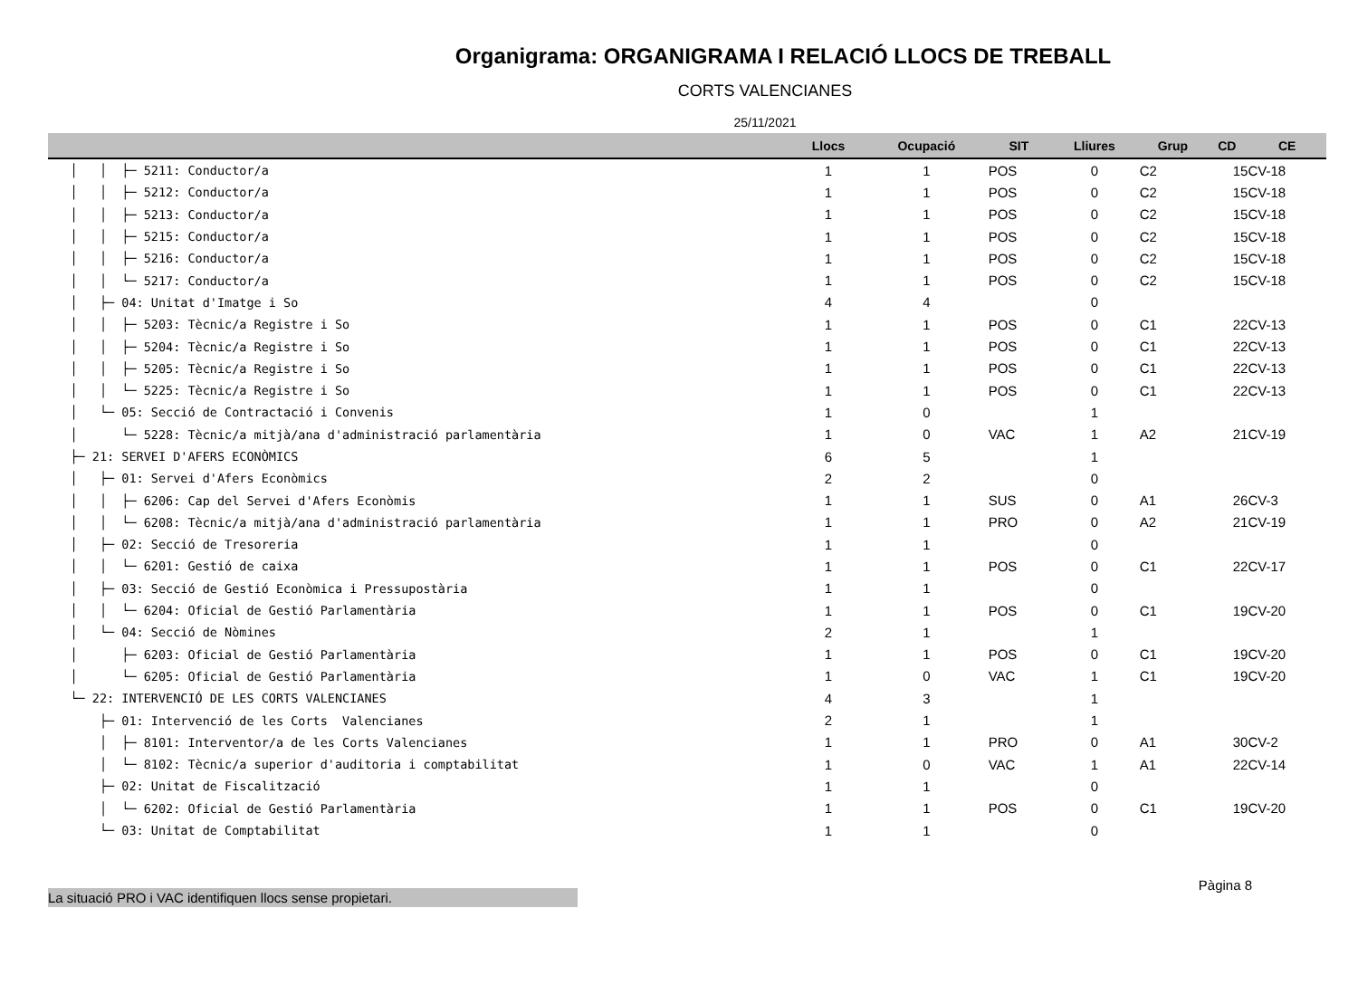Organigrama: ORGANIGRAMA I RELACIÓ LLOCS DE TREBALL
CORTS VALENCIANES
25/11/2021
| | Llocs | Ocupació | SIT | Lliures | Grup | CD | CE |
| --- | --- | --- | --- | --- | --- | --- | --- |
| │ │ ├─ 5211: Conductor/a | 1 | 1 | POS | 0 | C2 | 15 | CV-18 |
| │ │ ├─ 5212: Conductor/a | 1 | 1 | POS | 0 | C2 | 15 | CV-18 |
| │ │ ├─ 5213: Conductor/a | 1 | 1 | POS | 0 | C2 | 15 | CV-18 |
| │ │ ├─ 5215: Conductor/a | 1 | 1 | POS | 0 | C2 | 15 | CV-18 |
| │ │ ├─ 5216: Conductor/a | 1 | 1 | POS | 0 | C2 | 15 | CV-18 |
| │ │ └─ 5217: Conductor/a | 1 | 1 | POS | 0 | C2 | 15 | CV-18 |
| │ ├─ 04: Unitat d'Imatge i So | 4 | 4 | | 0 | | | |
| │ │ ├─ 5203: Tècnic/a Registre i So | 1 | 1 | POS | 0 | C1 | 22 | CV-13 |
| │ │ ├─ 5204: Tècnic/a Registre i So | 1 | 1 | POS | 0 | C1 | 22 | CV-13 |
| │ │ ├─ 5205: Tècnic/a Registre i So | 1 | 1 | POS | 0 | C1 | 22 | CV-13 |
| │ │ └─ 5225: Tècnic/a Registre i So | 1 | 1 | POS | 0 | C1 | 22 | CV-13 |
| │ └─ 05: Secció de Contractació i Convenis | 1 | 0 | | 1 | | | |
| │ └─ 5228: Tècnic/a mitjà/ana d'administració parlamentària | 1 | 0 | VAC | 1 | A2 | 21 | CV-19 |
| ├─ 21: SERVEI D'AFERS ECONÒMICS | 6 | 5 | | 1 | | | |
| │ ├─ 01: Servei d'Afers Econòmics | 2 | 2 | | 0 | | | |
| │ │ ├─ 6206: Cap del Servei d'Afers Econòmis | 1 | 1 | SUS | 0 | A1 | 26 | CV-3 |
| │ │ └─ 6208: Tècnic/a mitjà/ana d'administració parlamentària | 1 | 1 | PRO | 0 | A2 | 21 | CV-19 |
| │ ├─ 02: Secció de Tresoreria | 1 | 1 | | 0 | | | |
| │ │ └─ 6201: Gestió de caixa | 1 | 1 | POS | 0 | C1 | 22 | CV-17 |
| │ ├─ 03: Secció de Gestió Econòmica i Pressupostària | 1 | 1 | | 0 | | | |
| │ │ └─ 6204: Oficial de Gestió Parlamentària | 1 | 1 | POS | 0 | C1 | 19 | CV-20 |
| │ └─ 04: Secció de Nòmines | 2 | 1 | | 1 | | | |
| │ ├─ 6203: Oficial de Gestió Parlamentària | 1 | 1 | POS | 0 | C1 | 19 | CV-20 |
| │ └─ 6205: Oficial de Gestió Parlamentària | 1 | 0 | VAC | 1 | C1 | 19 | CV-20 |
| └─ 22: INTERVENCIÓ DE LES CORTS VALENCIANES | 4 | 3 | | 1 | | | |
| ├─ 01: Intervenció de les Corts Valencianes | 2 | 1 | | 1 | | | |
| │ ├─ 8101: Interventor/a de les Corts Valencianes | 1 | 1 | PRO | 0 | A1 | 30 | CV-2 |
| │ └─ 8102: Tècnic/a superior d'auditoria i comptabilitat | 1 | 0 | VAC | 1 | A1 | 22 | CV-14 |
| ├─ 02: Unitat de Fiscalització | 1 | 1 | | 0 | | | |
| │ └─ 6202: Oficial de Gestió Parlamentària | 1 | 1 | POS | 0 | C1 | 19 | CV-20 |
| └─ 03: Unitat de Comptabilitat | 1 | 1 | | 0 | | | |
La situació PRO i VAC identifiquen llocs sense propietari.
Pàgina 8